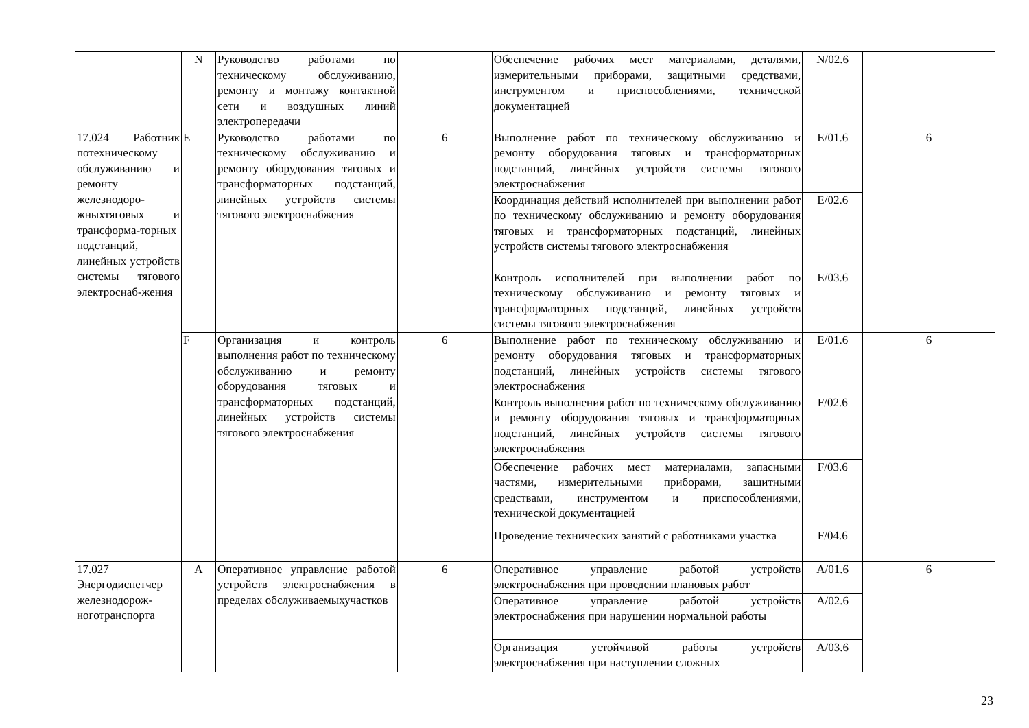| | N | Руководство работами по техническому обслуживанию, ремонту и монтажу контактной сети и воздушных линий электропередачи | | Обеспечение рабочих мест материалами, деталями, измерительными приборами, защитными средствами, инструментом и приспособлениями, технической документацией | N/02.6 | |
| 17.024 Работник потехническому обслуживанию и ремонту железнодоро-жныхтяговых и трансформа-торных подстанций, линейных устройств системы тягового электроснаб-жения | E | Руководство работами по техническому обслуживанию и ремонту оборудования тяговых и трансформаторных подстанций, линейных устройств системы тягового электроснабжения | 6 | Выполнение работ по техническому обслуживанию и ремонту оборудования тяговых и трансформаторных подстанций, линейных устройств системы тягового электроснабжения | E/01.6 | 6 |
| | | | | Координация действий исполнителей при выполнении работ по техническому обслуживанию и ремонту оборудования тяговых и трансформаторных подстанций, линейных устройств системы тягового электроснабжения | E/02.6 | |
| | | | | Контроль исполнителей при выполнении работ по техническому обслуживанию и ремонту тяговых и трансформаторных подстанций, линейных устройств системы тягового электроснабжения | E/03.6 | |
| | F | Организация и контроль выполнения работ по техническому обслуживанию и ремонту оборудования тяговых и трансформаторных подстанций, линейных устройств системы тягового электроснабжения | 6 | Выполнение работ по техническому обслуживанию и ремонту оборудования тяговых и трансформаторных подстанций, линейных устройств системы тягового электроснабжения | E/01.6 | 6 |
| | | | | Контроль выполнения работ по техническому обслуживанию и ремонту оборудования тяговых и трансформаторных подстанций, линейных устройств системы тягового электроснабжения | F/02.6 | |
| | | | | Обеспечение рабочих мест материалами, запасными частями, измерительными приборами, защитными средствами, инструментом и приспособлениями, технической документацией | F/03.6 | |
| | | | | Проведение технических занятий с работниками участка | F/04.6 | |
| 17.027 Энергодиспетчер железнодорож-ноготранспорта | A | Оперативное управление работой устройств электроснабжения в пределах обслуживаемыхучастков | 6 | Оперативное управление работой устройств электроснабжения при проведении плановых работ | A/01.6 | 6 |
| | | | | Оперативное управление работой устройств электроснабжения при нарушении нормальной работы | A/02.6 | |
| | | | | Организация устойчивой работы устройств электроснабжения при наступлении сложных | A/03.6 | |
23